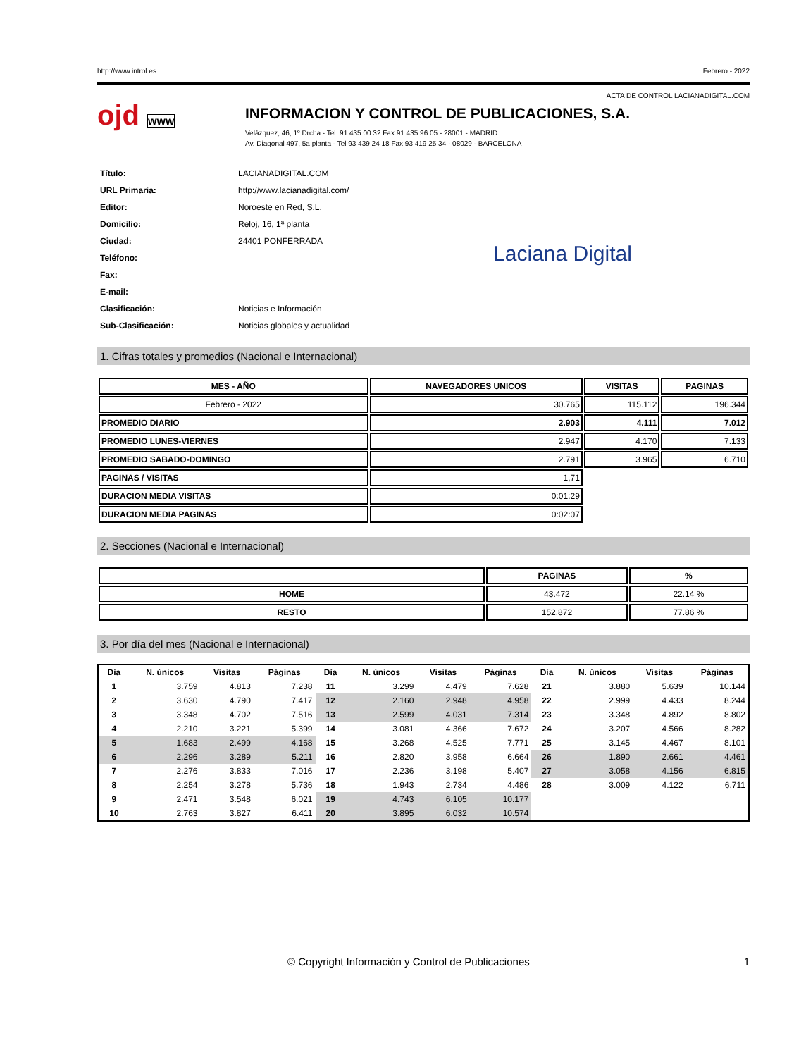http://www.introl.es Febrero - 2022
ACTA DE CONTROL LACIANADIGITAL.COM
ojd www
INFORMACION Y CONTROL DE PUBLICACIONES, S.A.
Velázquez, 46, 1º Drcha - Tel. 91 435 00 32 Fax 91 435 96 05 - 28001 - MADRID
Av. Diagonal 497, 5a planta - Tel 93 439 24 18 Fax 93 419 25 34 - 08029 - BARCELONA
| Título: | LACIANADIGITAL.COM |
| URL Primaria: | http://www.lacianadigital.com/ |
| Editor: | Noroeste en Red, S.L. |
| Domicilio: | Reloj, 16, 1ª planta |
| Ciudad: | 24401 PONFERRADA |
| Teléfono: | |
| Fax: | |
| E-mail: | |
| Clasificación: | Noticias e Información |
| Sub-Clasificación: | Noticias globales y actualidad |
Laciana Digital
1. Cifras totales y promedios (Nacional e Internacional)
| MES - AÑO | NAVEGADORES UNICOS | VISITAS | PAGINAS |
| --- | --- | --- | --- |
| Febrero - 2022 | 30.765 | 115.112 | 196.344 |
| PROMEDIO DIARIO | 2.903 | 4.111 | 7.012 |
| PROMEDIO LUNES-VIERNES | 2.947 | 4.170 | 7.133 |
| PROMEDIO SABADO-DOMINGO | 2.791 | 3.965 | 6.710 |
| PAGINAS / VISITAS | 1,71 | | |
| DURACION MEDIA VISITAS | 0:01:29 | | |
| DURACION MEDIA PAGINAS | 0:02:07 | | |
2. Secciones (Nacional e Internacional)
| | PAGINAS | % |
| --- | --- | --- |
| HOME | 43.472 | 22.14 % |
| RESTO | 152.872 | 77.86 % |
3. Por día del mes (Nacional e Internacional)
| Día | N. únicos | Visitas | Páginas | Día | N. únicos | Visitas | Páginas | Día | N. únicos | Visitas | Páginas |
| --- | --- | --- | --- | --- | --- | --- | --- | --- | --- | --- | --- |
| 1 | 3.759 | 4.813 | 7.238 | 11 | 3.299 | 4.479 | 7.628 | 21 | 3.880 | 5.639 | 10.144 |
| 2 | 3.630 | 4.790 | 7.417 | 12 | 2.160 | 2.948 | 4.958 | 22 | 2.999 | 4.433 | 8.244 |
| 3 | 3.348 | 4.702 | 7.516 | 13 | 2.599 | 4.031 | 7.314 | 23 | 3.348 | 4.892 | 8.802 |
| 4 | 2.210 | 3.221 | 5.399 | 14 | 3.081 | 4.366 | 7.672 | 24 | 3.207 | 4.566 | 8.282 |
| 5 | 1.683 | 2.499 | 4.168 | 15 | 3.268 | 4.525 | 7.771 | 25 | 3.145 | 4.467 | 8.101 |
| 6 | 2.296 | 3.289 | 5.211 | 16 | 2.820 | 3.958 | 6.664 | 26 | 1.890 | 2.661 | 4.461 |
| 7 | 2.276 | 3.833 | 7.016 | 17 | 2.236 | 3.198 | 5.407 | 27 | 3.058 | 4.156 | 6.815 |
| 8 | 2.254 | 3.278 | 5.736 | 18 | 1.943 | 2.734 | 4.486 | 28 | 3.009 | 4.122 | 6.711 |
| 9 | 2.471 | 3.548 | 6.021 | 19 | 4.743 | 6.105 | 10.177 | | | | |
| 10 | 2.763 | 3.827 | 6.411 | 20 | 3.895 | 6.032 | 10.574 | | | | |
© Copyright Información y Control de Publicaciones 1